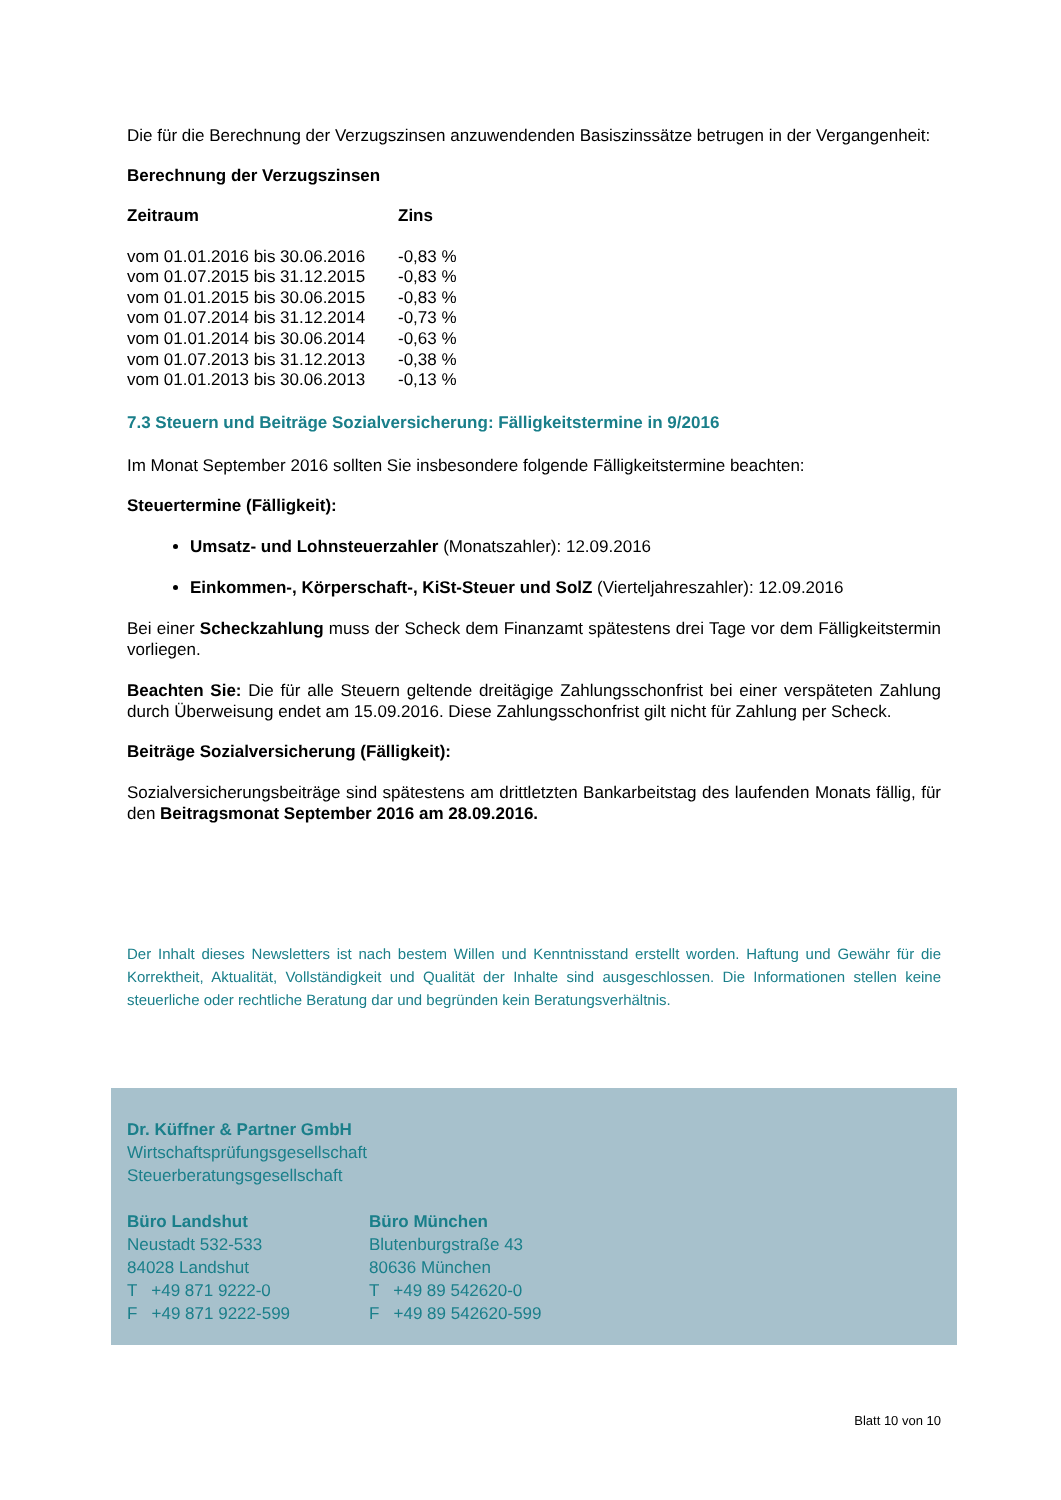Die für die Berechnung der Verzugszinsen anzuwendenden Basiszinssätze betrugen in der Vergangenheit:
Berechnung der Verzugszinsen
| Zeitraum | Zins |
| --- | --- |
| vom 01.01.2016 bis 30.06.2016 | -0,83 % |
| vom 01.07.2015 bis 31.12.2015 | -0,83 % |
| vom 01.01.2015 bis 30.06.2015 | -0,83 % |
| vom 01.07.2014 bis 31.12.2014 | -0,73 % |
| vom 01.01.2014 bis 30.06.2014 | -0,63 % |
| vom 01.07.2013 bis 31.12.2013 | -0,38 % |
| vom 01.01.2013 bis 30.06.2013 | -0,13 % |
7.3 Steuern und Beiträge Sozialversicherung: Fälligkeitstermine in 9/2016
Im Monat September 2016 sollten Sie insbesondere folgende Fälligkeitstermine beachten:
Steuertermine (Fälligkeit):
Umsatz- und Lohnsteuerzahler (Monatszahler): 12.09.2016
Einkommen-, Körperschaft-, KiSt-Steuer und SolZ (Vierteljahreszahler): 12.09.2016
Bei einer Scheckzahlung muss der Scheck dem Finanzamt spätestens drei Tage vor dem Fälligkeitstermin vorliegen.
Beachten Sie: Die für alle Steuern geltende dreitägige Zahlungsschonfrist bei einer verspäteten Zahlung durch Überweisung endet am 15.09.2016. Diese Zahlungsschonfrist gilt nicht für Zahlung per Scheck.
Beiträge Sozialversicherung (Fälligkeit):
Sozialversicherungsbeiträge sind spätestens am drittletzten Bankarbeitstag des laufenden Monats fällig, für den Beitragsmonat September 2016 am 28.09.2016.
Der Inhalt dieses Newsletters ist nach bestem Willen und Kenntnisstand erstellt worden. Haftung und Gewähr für die Korrektheit, Aktualität, Vollständigkeit und Qualität der Inhalte sind ausgeschlossen. Die Informationen stellen keine steuerliche oder rechtliche Beratung dar und begründen kein Beratungsverhältnis.
Dr. Küffner & Partner GmbH
Wirtschaftsprüfungsgesellschaft
Steuerberatungsgesellschaft
Büro Landshut
Neustadt 532-533
84028 Landshut
T +49 871 9222-0
F +49 871 9222-599
Büro München
Blutenburgstraße 43
80636 München
T +49 89 542620-0
F +49 89 542620-599
Blatt 10 von 10